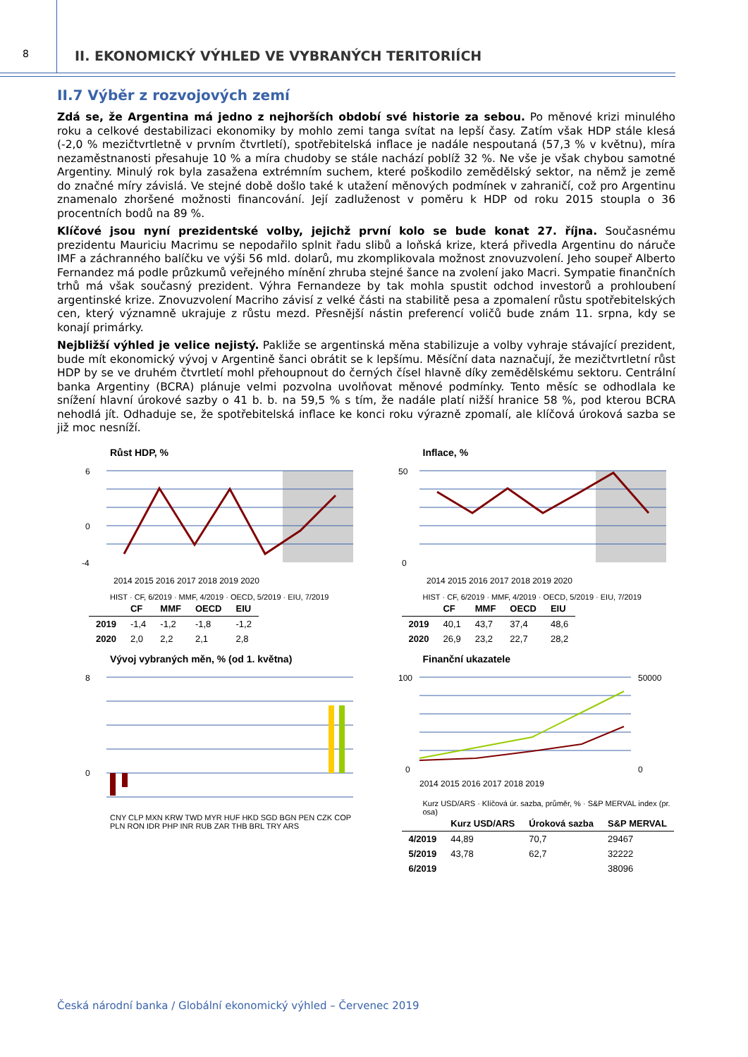8
II. EKONOMICKÝ VÝHLED VE VYBRANÝCH TERITORIÍCH
II.7 Výběr z rozvojových zemí
Zdá se, že Argentina má jedno z nejhorších období své historie za sebou. Po měnové krizi minulého roku a celkové destabilizaci ekonomiky by mohlo zemi tanga svítat na lepší časy. Zatím však HDP stále klesá (-2,0 % mezičtvrtletně v prvním čtvrtletí), spotřebitelská inflace je nadále nespoutaná (57,3 % v květnu), míra nezaměstnanosti přesahuje 10 % a míra chudoby se stále nachází poblíž 32 %. Ne vše je však chybou samotné Argentiny. Minulý rok byla zasažena extrémním suchem, které poškodilo zemědělský sektor, na němž je země do značné míry závislá. Ve stejné době došlo také k utažení měnových podmínek v zahraničí, což pro Argentinu znamenalo zhoršené možnosti financování. Její zadluženost v poměru k HDP od roku 2015 stoupla o 36 procentních bodů na 89 %.
Klíčové jsou nyní prezidentské volby, jejichž první kolo se bude konat 27. října. Současnému prezidentu Mauriciu Macrimu se nepodařilo splnit řadu slibů a loňská krize, která přivedla Argentinu do náruče IMF a záchranného balíčku ve výši 56 mld. dolarů, mu zkomplikovala možnost znovuzvolení. Jeho soupeř Alberto Fernandez má podle průzkumů veřejného mínění zhruba stejné šance na zvolení jako Macri. Sympatie finančních trhů má však současný prezident. Výhra Fernandeze by tak mohla spustit odchod investorů a prohloubení argentinské krize. Znovuzvolení Macriho závisí z velké části na stabilitě pesa a zpomalení růstu spotřebitelských cen, který významně ukrajuje z růstu mezd. Přesnější nástin preferencí voličů bude znám 11. srpna, kdy se konají primárky.
Nejbližší výhled je velice nejistý. Pakliže se argentinská měna stabilizuje a volby vyhraje stávající prezident, bude mít ekonomický vývoj v Argentině šanci obrátit se k lepšímu. Měsíční data naznačují, že mezičtvrtletní růst HDP by se ve druhém čtvrtletí mohl přehoupnout do černých čísel hlavně díky zemědělskému sektoru. Centrální banka Argentiny (BCRA) plánuje velmi pozvolna uvolňovat měnové podmínky. Tento měsíc se odhodlala ke snížení hlavní úrokové sazby o 41 b. b. na 59,5 % s tím, že nadále platí nižší hranice 58 %, pod kterou BCRA nehodlá jít. Odhaduje se, že spotřebitelská inflace ke konci roku výrazně zpomalí, ale klíčová úroková sazba se již moc nesníží.
Růst HDP, %
6
0
-4
2014 2015 2016 2017 2018 2019 2020
HIST · CF, 6/2019 · MMF, 4/2019 · OECD, 5/2019 · EIU, 7/2019
| | CF | MMF | OECD | EIU |
| --- | --- | --- | --- | --- |
| 2019 | -1,4 | -1,2 | -1,8 | -1,2 |
| 2020 | 2,0 | 2,2 | 2,1 | 2,8 |
Inflace, %
50
0
2014 2015 2016 2017 2018 2019 2020
HIST · CF, 6/2019 · MMF, 4/2019 · OECD, 5/2019 · EIU, 7/2019
| | CF | MMF | OECD | EIU |
| --- | --- | --- | --- | --- |
| 2019 | 40,1 | 43,7 | 37,4 | 48,6 |
| 2020 | 26,9 | 23,2 | 22,7 | 28,2 |
Vývoj vybraných měn, % (od 1. května)
8
0
CNY CLP MXN KRW TWD MYR HUF HKD SGD BGN PEN CZK COP PLN RON IDR PHP INR RUB ZAR THB BRL TRY ARS
Finanční ukazatele
100
50000
0
0
2014 2015 2016 2017 2018 2019
Kurz USD/ARS · Klíčová úr. sazba, průměr, % · S&P MERVAL index (pr. osa)
| | Kurz USD/ARS | Úroková sazba | S&P MERVAL |
| --- | --- | --- | --- |
| 4/2019 | 44,89 | 70,7 | 29467 |
| 5/2019 | 43,78 | 62,7 | 32222 |
| 6/2019 | | | 38096 |
Česká národní banka / Globální ekonomický výhled – Červenec 2019